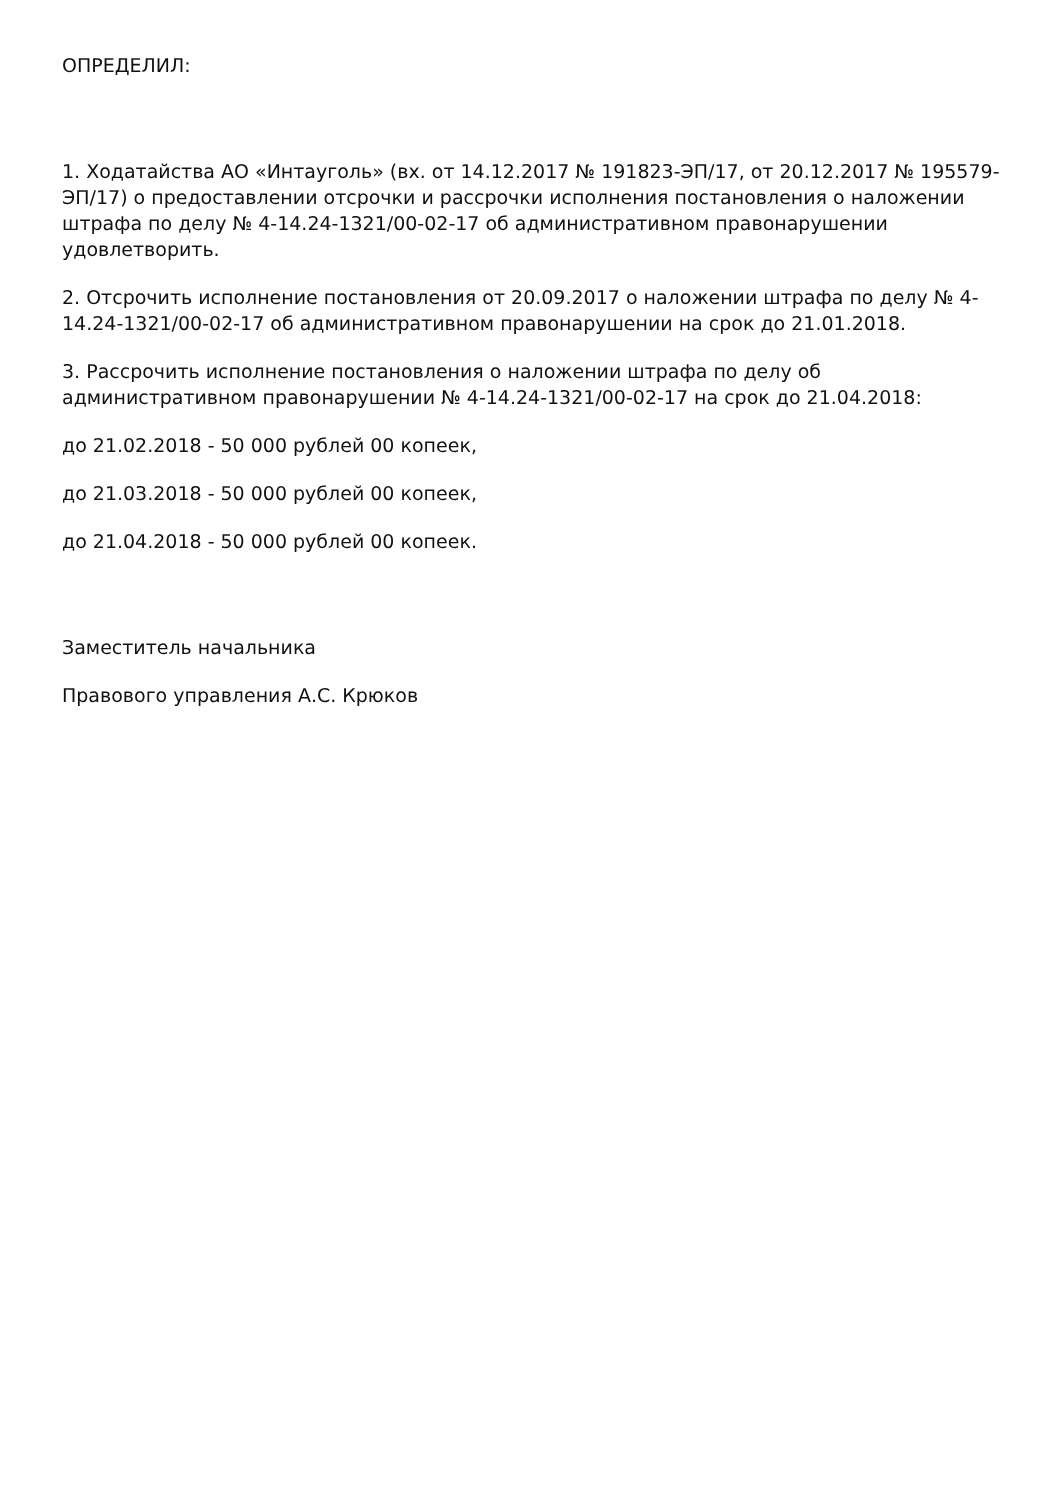ОПРЕДЕЛИЛ:
1. Ходатайства АО «Интауголь» (вх. от 14.12.2017 № 191823-ЭП/17, от 20.12.2017 № 195579-ЭП/17) о предоставлении отсрочки и рассрочки исполнения постановления о наложении штрафа по делу № 4-14.24-1321/00-02-17 об административном правонарушении удовлетворить.
2. Отсрочить исполнение постановления от 20.09.2017 о наложении штрафа по делу № 4-14.24-1321/00-02-17 об административном правонарушении на срок до 21.01.2018.
3. Рассрочить исполнение постановления о наложении штрафа по делу об административном правонарушении № 4-14.24-1321/00-02-17 на срок до 21.04.2018:
до 21.02.2018 - 50 000 рублей 00 копеек,
до 21.03.2018 - 50 000 рублей 00 копеек,
до 21.04.2018 - 50 000 рублей 00 копеек.
Заместитель начальника
Правового управления А.С. Крюков